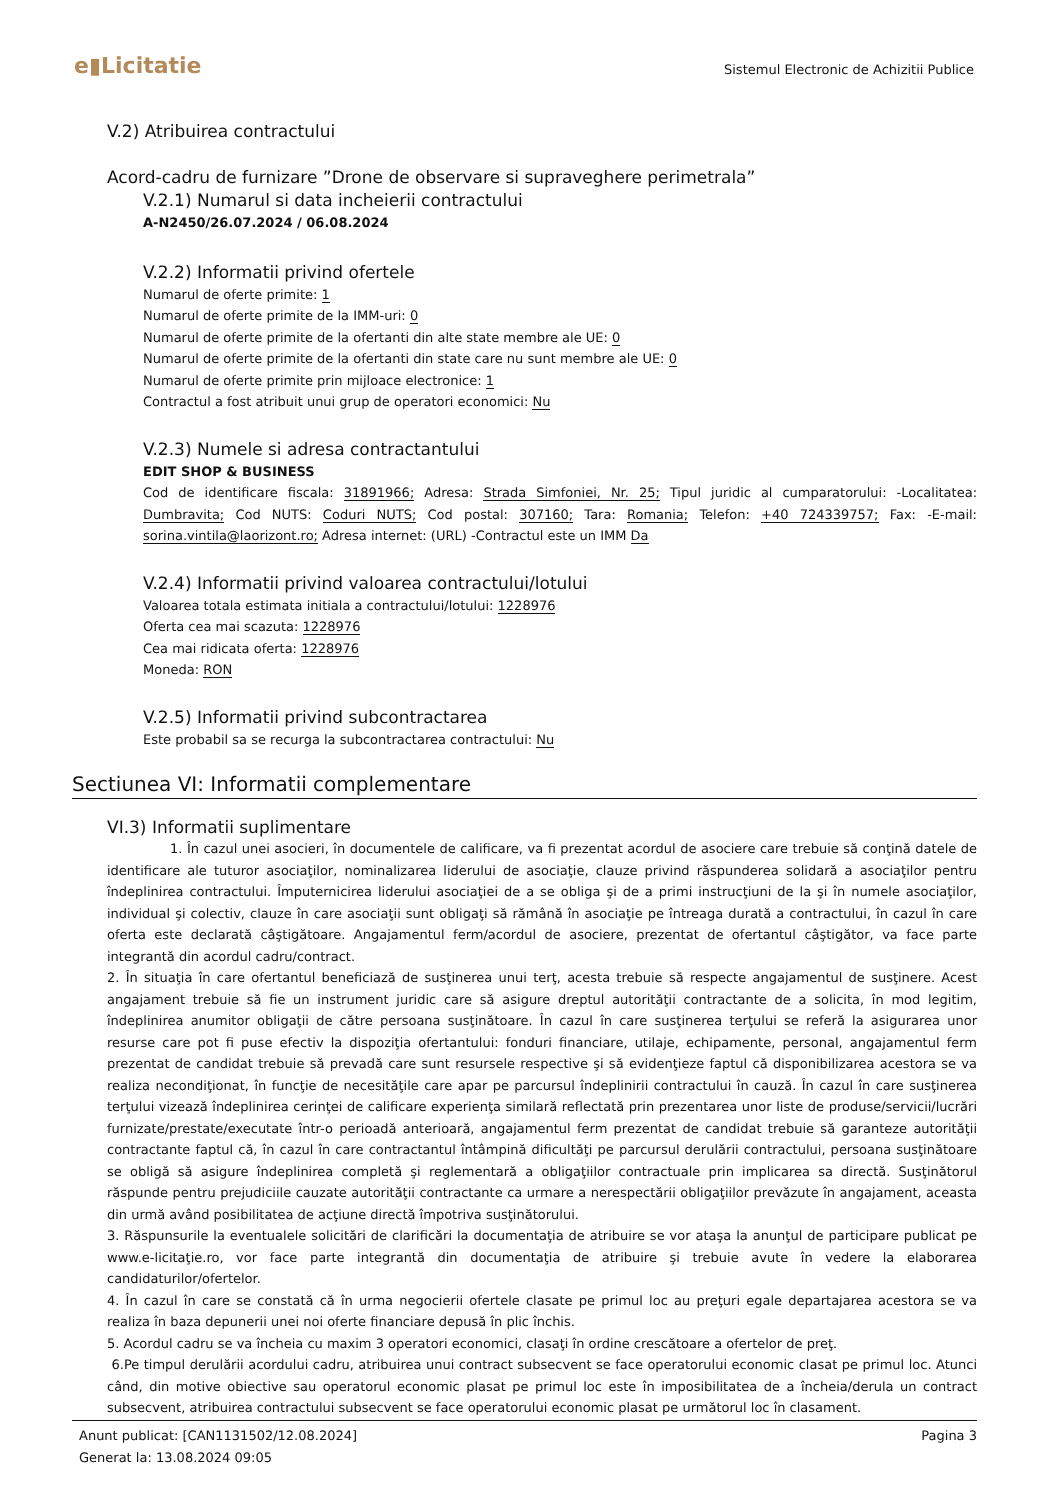e▮Licitatie
Sistemul Electronic de Achizitii Publice
V.2) Atribuirea contractului
Acord-cadru de furnizare ”Drone de observare si supraveghere perimetrala”
V.2.1) Numarul si data incheierii contractului
A-N2450/26.07.2024 / 06.08.2024
V.2.2) Informatii privind ofertele
Numarul de oferte primite: 1
Numarul de oferte primite de la IMM-uri: 0
Numarul de oferte primite de la ofertanti din alte state membre ale UE: 0
Numarul de oferte primite de la ofertanti din state care nu sunt membre ale UE: 0
Numarul de oferte primite prin mijloace electronice: 1
Contractul a fost atribuit unui grup de operatori economici: Nu
V.2.3) Numele si adresa contractantului
EDIT SHOP & BUSINESS
Cod de identificare fiscala: 31891966; Adresa: Strada Simfoniei, Nr. 25; Tipul juridic al cumparatorului: -Localitatea: Dumbravita; Cod NUTS: Coduri NUTS; Cod postal: 307160; Tara: Romania; Telefon: +40 724339757; Fax: -E-mail: sorina.vintila@laorizont.ro; Adresa internet: (URL) -Contractul este un IMM Da
V.2.4) Informatii privind valoarea contractului/lotului
Valoarea totala estimata initiala a contractului/lotului: 1228976
Oferta cea mai scazuta: 1228976
Cea mai ridicata oferta: 1228976
Moneda: RON
V.2.5) Informatii privind subcontractarea
Este probabil sa se recurga la subcontractarea contractului: Nu
Sectiunea VI: Informatii complementare
VI.3) Informatii suplimentare
1. În cazul unei asocieri, în documentele de calificare, va fi prezentat acordul de asociere care trebuie să conţină datele de identificare ale tuturor asociaţilor, nominalizarea liderului de asociaţie, clauze privind răspunderea solidară a asociaţilor pentru îndeplinirea contractului. Împuternicirea liderului asociaţiei de a se obliga şi de a primi instrucţiuni de la şi în numele asociaţilor, individual şi colectiv, clauze în care asociaţii sunt obligaţi să rămână în asociaţie pe întreaga durată a contractului, în cazul în care oferta este declarată câştigătoare. Angajamentul ferm/acordul de asociere, prezentat de ofertantul câştigător, va face parte integrantă din acordul cadru/contract.
2. În situaţia în care ofertantul beneficiază de susţinerea unui terţ, acesta trebuie să respecte angajamentul de susţinere. Acest angajament trebuie să fie un instrument juridic care să asigure dreptul autorităţii contractante de a solicita, în mod legitim, îndeplinirea anumitor obligaţii de către persoana susţinătoare. În cazul în care susţinerea terţului se referă la asigurarea unor resurse care pot fi puse efectiv la dispoziţia ofertantului: fonduri financiare, utilaje, echipamente, personal, angajamentul ferm prezentat de candidat trebuie să prevadă care sunt resursele respective şi să evidenţieze faptul că disponibilizarea acestora se va realiza necondiţionat, în funcţie de necesităţile care apar pe parcursul îndeplinirii contractului în cauză. În cazul în care susţinerea terţului vizează îndeplinirea cerinţei de calificare experienţa similară reflectată prin prezentarea unor liste de produse/servicii/lucrări furnizate/prestate/executate într-o perioadă anterioară, angajamentul ferm prezentat de candidat trebuie să garanteze autorităţii contractante faptul că, în cazul în care contractantul întâmpină dificultăţi pe parcursul derulării contractului, persoana susţinătoare se obligă să asigure îndeplinirea completă şi reglementară a obligaţiilor contractuale prin implicarea sa directă. Susţinătorul răspunde pentru prejudiciile cauzate autorităţii contractante ca urmare a nerespectării obligaţiilor prevăzute în angajament, aceasta din urmă având posibilitatea de acţiune directă împotriva susţinătorului.
3. Răspunsurile la eventualele solicitări de clarificări la documentaţia de atribuire se vor ataşa la anunţul de participare publicat pe www.e-licitaţie.ro, vor face parte integrantă din documentaţia de atribuire şi trebuie avute în vedere la elaborarea candidaturilor/ofertelor.
4. În cazul în care se constată că în urma negocierii ofertele clasate pe primul loc au preţuri egale departajarea acestora se va realiza în baza depunerii unei noi oferte financiare depusă în plic închis.
5. Acordul cadru se va încheia cu maxim 3 operatori economici, clasaţi în ordine crescătoare a ofertelor de preţ.
6.Pe timpul derulării acordului cadru, atribuirea unui contract subsecvent se face operatorului economic clasat pe primul loc. Atunci când, din motive obiective sau operatorul economic plasat pe primul loc este în imposibilitatea de a încheia/derula un contract subsecvent, atribuirea contractului subsecvent se face operatorului economic plasat pe următorul loc în clasament.
Anunt publicat: [CAN1131502/12.08.2024]
Generat la: 13.08.2024 09:05
Pagina 3